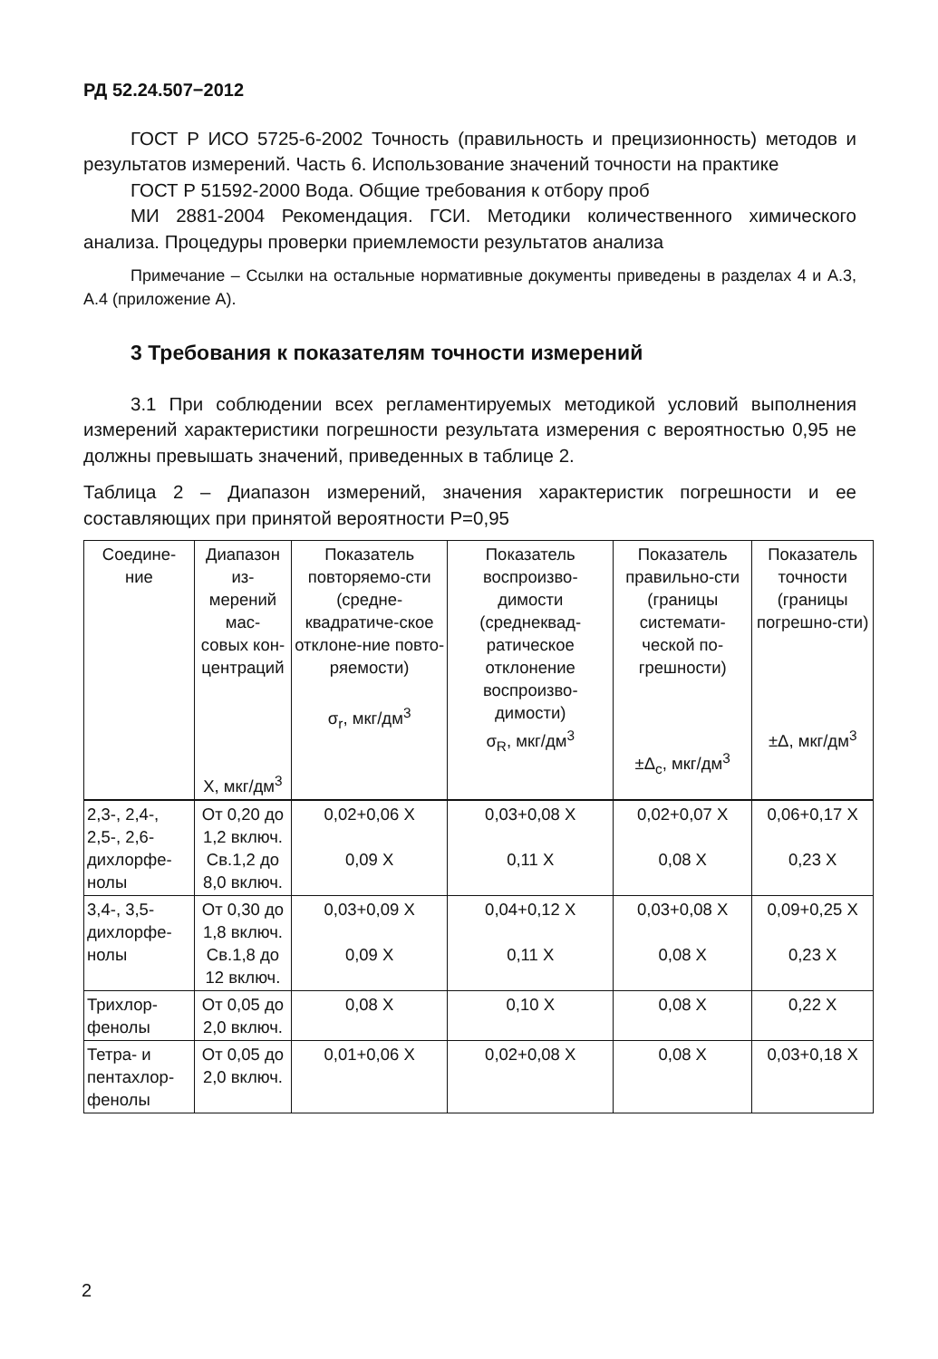РД 52.24.507−2012
ГОСТ Р ИСО 5725-6-2002 Точность (правильность и прецизионность) методов и результатов измерений. Часть 6. Использование значений точности на практике
ГОСТ Р 51592-2000 Вода. Общие требования к отбору проб
МИ 2881-2004 Рекомендация. ГСИ. Методики количественного химического анализа. Процедуры проверки приемлемости результатов анализа
Примечание – Ссылки на остальные нормативные документы приведены в разделах 4 и А.3, А.4 (приложение А).
3 Требования к показателям точности измерений
3.1 При соблюдении всех регламентируемых методикой условий выполнения измерений характеристики погрешности результата измерения с вероятностью 0,95 не должны превышать значений, приведенных в таблице 2.
Таблица 2 – Диапазон измерений, значения характеристик погрешности и ее составляющих при принятой вероятности P=0,95
| Соедине- ние | Диапазон из- мерений мас- совых кон- центраций X, мкг/дм<sup>3</sup> | Показатель повторяемо-сти (средне-квадратиче-ское отклоне-ние повто-ряемости) σ<sub>r</sub>, мкг/дм<sup>3</sup> | Показатель воспроизво-димости (среднеквад-ратическое отклонение воспроизво-димости) σ<sub>R</sub>, мкг/дм<sup>3</sup> | Показатель правильно-сти (границы системати-ческой по-грешности) ±Δ<sub>c</sub>, мкг/дм<sup>3</sup> | Показатель точности (границы погрешно-сти) ±Δ, мкг/дм<sup>3</sup> |
| --- | --- | --- | --- | --- | --- |
| 2,3-, 2,4-, 2,5-, 2,6-дихлорфе-нолы | От 0,20 до 1,2 включ. Св.1,2 до 8,0 включ. | 0,02+0,06 X 0,09 X | 0,03+0,08 X 0,11 X | 0,02+0,07 X 0,08 X | 0,06+0,17 X 0,23 X |
| 3,4-, 3,5-дихлорфе-нолы | От 0,30 до 1,8 включ. Св.1,8 до 12 включ. | 0,03+0,09 X 0,09 X | 0,04+0,12 X 0,11 X | 0,03+0,08 X 0,08 X | 0,09+0,25 X 0,23 X |
| Трихлор-фенолы | От 0,05 до 2,0 включ. | 0,08 X | 0,10 X | 0,08 X | 0,22 X |
| Тетра- и пентахлор-фенолы | От 0,05 до 2,0 включ. | 0,01+0,06 X | 0,02+0,08 X | 0,08 X | 0,03+0,18 X |
2